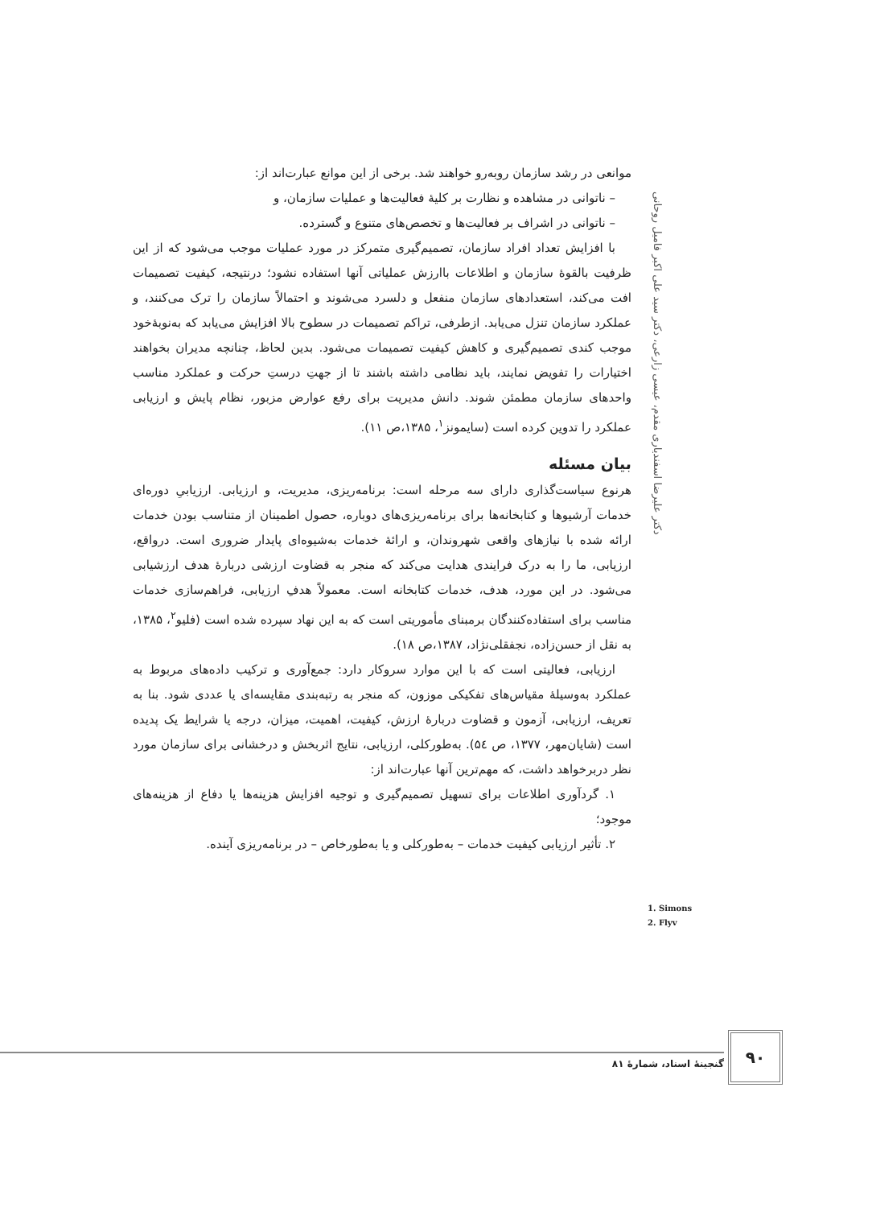دکتر علیرضا اسفندیاری مقدم، عیسی زارعی، دکتر سید علی اکبر فامیل روحانی
موانعی در رشد سازمان روبه‌رو خواهند شد. برخی از این موانع عبارت‌اند از:
– ناتوانی در مشاهده و نظارت بر کلیهٔ فعالیت‌ها و عملیات سازمان، و
– ناتوانی در اشراف بر فعالیت‌ها و تخصص‌های متنوع و گسترده.
با افزایش تعداد افراد سازمان، تصمیم‌گیری متمرکز در مورد عملیات موجب می‌شود که از این ظرفیت بالقوهٔ سازمان و اطلاعات باارزش عملیاتی آنها استفاده نشود؛ درنتیجه، کیفیت تصمیمات افت می‌کند، استعدادهای سازمان منفعل و دلسرد می‌شوند و احتمالاً سازمان را ترک می‌کنند، و عملکرد سازمان تنزل می‌یابد. ازطرفی، تراکم تصمیمات در سطوح بالا افزایش می‌یابد که به‌نوبهٔ‌خود موجب کندی تصمیم‌گیری و کاهش کیفیت تصمیمات می‌شود. بدین لحاظ، چنانچه مدیران بخواهند اختیارات را تفویض نمایند، باید نظامی داشته باشند تا از جهتِ درستِ حرکت و عملکرد مناسب واحدهای سازمان مطمئن شوند. دانش مدیریت برای رفع عوارض مزبور، نظام پایش و ارزیابی عملکرد را تدوین کرده است (سایمونز<sup>۱</sup>، ۱۳۸۵،ص ۱۱).
بیان مسئله
هرنوع سیاست‌گذاری دارای سه مرحله است: برنامه‌ریزی، مدیریت، و ارزیابی. ارزیابیِ دوره‌ای خدمات آرشیوها و کتابخانه‌ها برای برنامه‌ریزی‌های دوباره، حصول اطمینان از متناسب بودن خدمات ارائه شده با نیازهای واقعی شهروندان، و ارائهٔ خدمات به‌شیوه‌ای پایدار ضروری است. درواقع، ارزیابی، ما را به درک فرایندی هدایت می‌کند که منجر به قضاوت ارزشی دربارهٔ هدف ارزشیابی می‌شود. در این مورد، هدف، خدمات کتابخانه است. معمولاً هدفِ ارزیابی، فراهم‌سازی خدمات مناسب برای استفاده‌کنندگان برمبنای مأموریتی است که به این نهاد سپرده شده است (فلیو<sup>۲</sup>، ۱۳۸۵، به نقل از حسن‌زاده، نجفقلی‌نژاد، ۱۳۸۷،ص ۱۸).
ارزیابی، فعالیتی است که با این موارد سروکار دارد: جمع‌آوری و ترکیب داده‌های مربوط به عملکرد به‌وسیلهٔ مقیاس‌های تفکیکی موزون، که منجر به رتبه‌بندی مقایسه‌ای یا عددی شود. بنا به تعریف، ارزیابی، آزمون و قضاوت دربارهٔ ارزش، کیفیت، اهمیت، میزان، درجه یا شرایط یک پدیده است (شایان‌مهر، ۱۳۷۷، ص ۵٤). به‌طورکلی، ارزیابی، نتایج اثربخش و درخشانی برای سازمان مورد نظر دربرخواهد داشت، که مهم‌ترین آنها عبارت‌اند از:
۱. گردآوری اطلاعات برای تسهیل تصمیم‌گیری و توجیه افزایش هزینه‌ها یا دفاع از هزینه‌های موجود؛
۲. تأثیر ارزیابی کیفیت خدمات – به‌طورکلی و یا به‌طورخاص – در برنامه‌ریزی آینده.
1. Simons
2. Flyv
۹۰
گنجینهٔ اسناد، شمارهٔ ۸۱